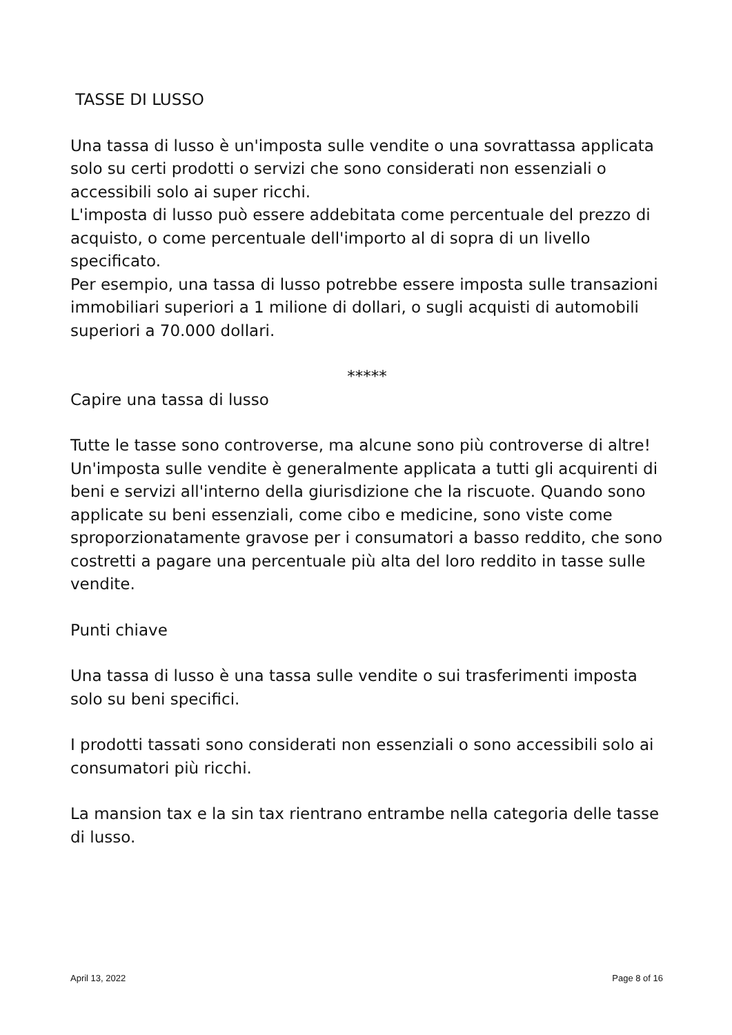TASSE DI LUSSO
Una tassa di lusso è un'imposta sulle vendite o una sovrattassa applicata solo su certi prodotti o servizi che sono considerati non essenziali o accessibili solo ai super ricchi.
L'imposta di lusso può essere addebitata come percentuale del prezzo di acquisto, o come percentuale dell'importo al di sopra di un livello specificato.
Per esempio, una tassa di lusso potrebbe essere imposta sulle transazioni immobiliari superiori a 1 milione di dollari, o sugli acquisti di automobili superiori a 70.000 dollari.
*****
Capire una tassa di lusso
Tutte le tasse sono controverse, ma alcune sono più controverse di altre! Un'imposta sulle vendite è generalmente applicata a tutti gli acquirenti di beni e servizi all'interno della giurisdizione che la riscuote. Quando sono applicate su beni essenziali, come cibo e medicine, sono viste come sproporzionatamente gravose per i consumatori a basso reddito, che sono costretti a pagare una percentuale più alta del loro reddito in tasse sulle vendite.
Punti chiave
Una tassa di lusso è una tassa sulle vendite o sui trasferimenti imposta solo su beni specifici.
I prodotti tassati sono considerati non essenziali o sono accessibili solo ai consumatori più ricchi.
La mansion tax e la sin tax rientrano entrambe nella categoria delle tasse di lusso.
April 13, 2022 Page 8 of 16